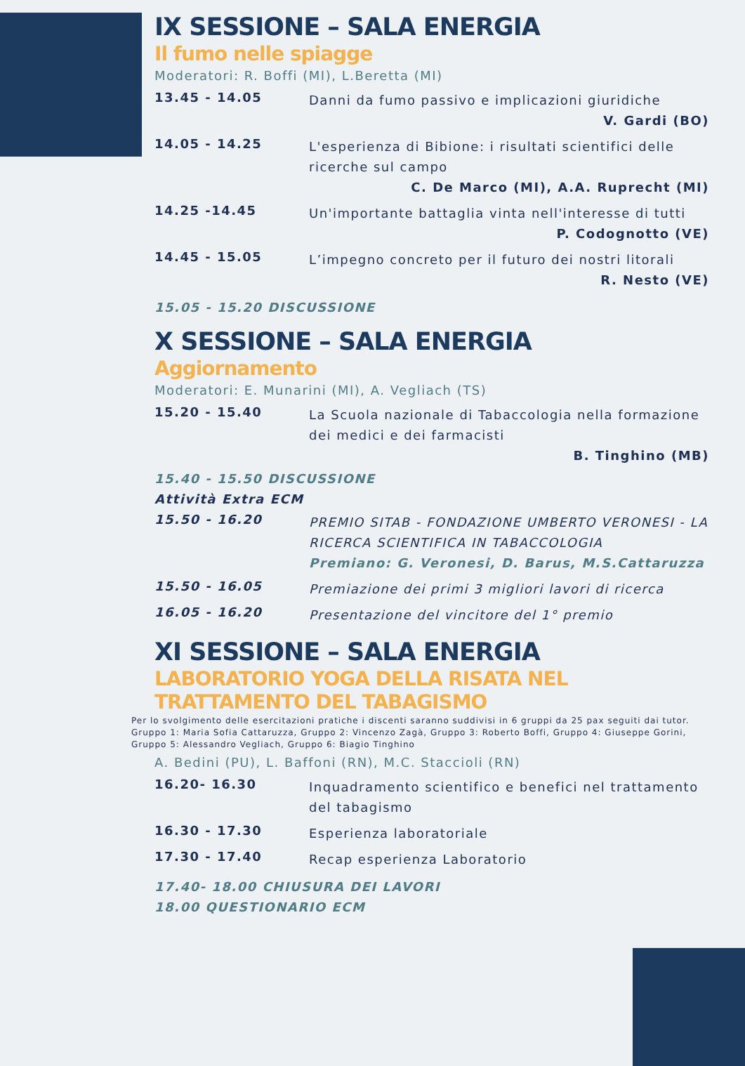IX SESSIONE – SALA ENERGIA
Il fumo nelle spiagge
Moderatori: R. Boffi (MI), L.Beretta (MI)
13.45 - 14.05
Danni da fumo passivo e implicazioni giuridiche
V. Gardi (BO)
14.05 - 14.25
L'esperienza di Bibione: i risultati scientifici delle ricerche sul campo
C. De Marco (MI), A.A. Ruprecht (MI)
14.25 -14.45
Un'importante battaglia vinta nell'interesse di tutti
P. Codognotto (VE)
14.45 - 15.05
L’impegno concreto per il futuro dei nostri litorali
R. Nesto (VE)
15.05 - 15.20 DISCUSSIONE
X SESSIONE – SALA ENERGIA
Aggiornamento
Moderatori: E. Munarini (MI), A. Vegliach (TS)
15.20 - 15.40
La Scuola nazionale di Tabaccologia nella formazione dei medici e dei farmacisti
B. Tinghino (MB)
15.40 - 15.50 DISCUSSIONE
Attività Extra ECM
15.50 - 16.20
PREMIO SITAB - FONDAZIONE UMBERTO VERONESI - LA RICERCA SCIENTIFICA IN TABACCOLOGIA
Premiano: G. Veronesi, D. Barus, M.S.Cattaruzza
15.50 - 16.05
Premiazione dei primi 3 migliori lavori di ricerca
16.05 - 16.20
Presentazione del vincitore del 1° premio
XI SESSIONE – SALA ENERGIA
LABORATORIO YOGA DELLA RISATA NEL TRATTAMENTO DEL TABAGISMO
Per lo svolgimento delle esercitazioni pratiche i discenti saranno suddivisi in 6 gruppi da 25 pax seguiti dai tutor. Gruppo 1: Maria Sofia Cattaruzza, Gruppo 2: Vincenzo Zagà, Gruppo 3: Roberto Boffi, Gruppo 4: Giuseppe Gorini, Gruppo 5: Alessandro Vegliach, Gruppo 6: Biagio Tinghino
A. Bedini (PU), L. Baffoni (RN), M.C. Staccioli (RN)
16.20- 16.30
Inquadramento scientifico e benefici nel trattamento del tabagismo
16.30 - 17.30
Esperienza laboratoriale
17.30 - 17.40
Recap esperienza Laboratorio
17.40- 18.00 CHIUSURA DEI LAVORI
18.00 QUESTIONARIO ECM